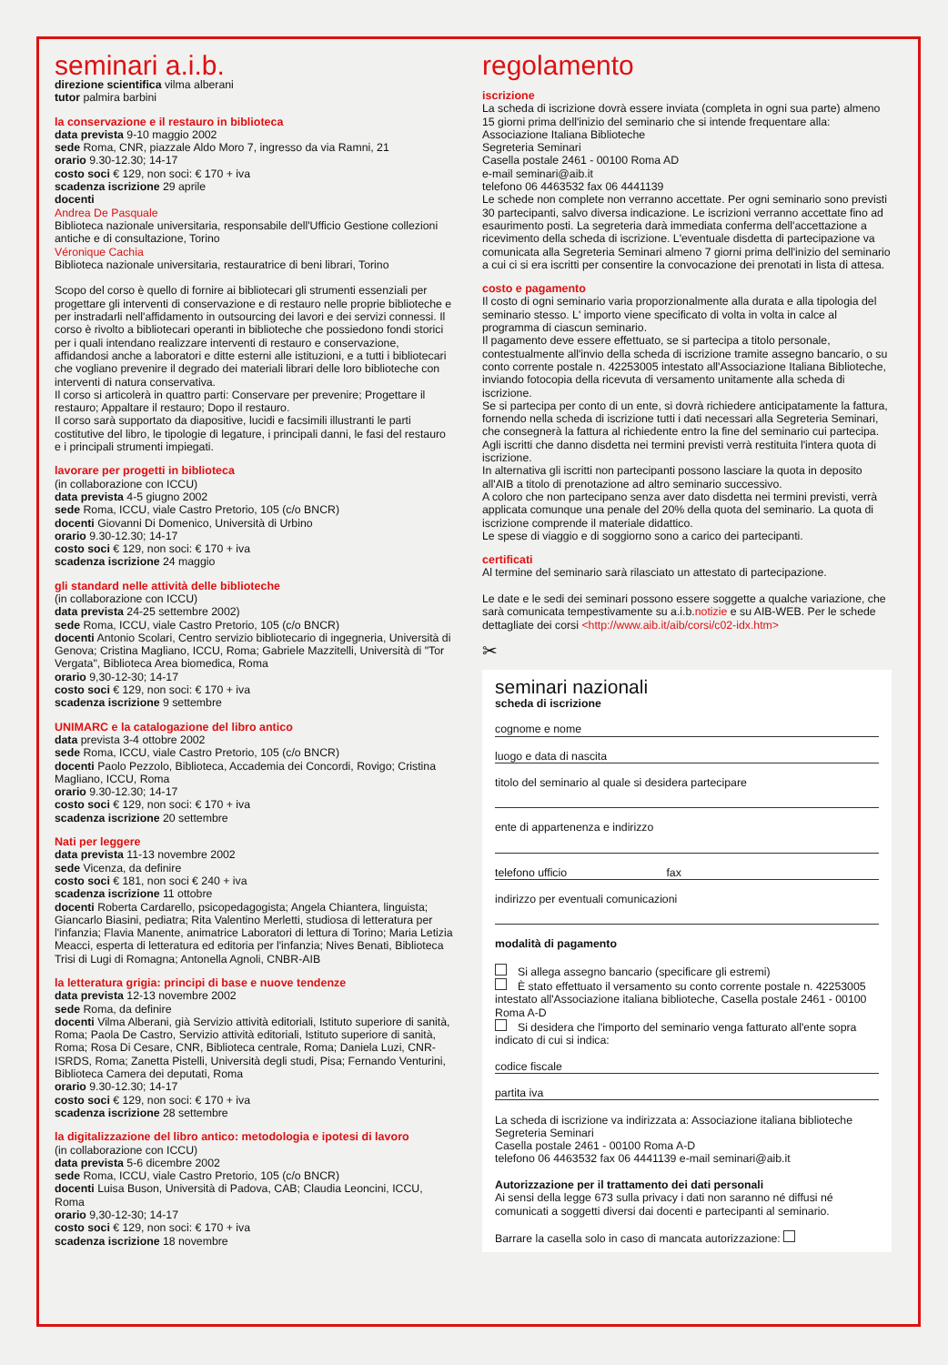seminari a.i.b.
direzione scientifica vilma alberani
tutor palmira barbini
la conservazione e il restauro in biblioteca
data prevista 9-10 maggio 2002
sede Roma, CNR, piazzale Aldo Moro 7, ingresso da via Ramni, 21
orario 9.30-12.30; 14-17
costo soci € 129, non soci: € 170 + iva
scadenza iscrizione 29 aprile
docenti
Andrea De Pasquale
Biblioteca nazionale universitaria, responsabile dell'Ufficio Gestione collezioni antiche e di consultazione, Torino
Véronique Cachia
Biblioteca nazionale universitaria, restauratrice di beni librari, Torino
Scopo del corso è quello di fornire ai bibliotecari gli strumenti essenziali per progettare gli interventi di conservazione e di restauro nelle proprie biblioteche e per instradarli nell'affidamento in outsourcing dei lavori e dei servizi connessi. Il corso è rivolto a bibliotecari operanti in biblioteche che possiedono fondi storici per i quali intendano realizzare interventi di restauro e conservazione, affidandosi anche a laboratori e ditte esterni alle istituzioni, e a tutti i bibliotecari che vogliano prevenire il degrado dei materiali librari delle loro biblioteche con interventi di natura conservativa.
Il corso si articolerà in quattro parti: Conservare per prevenire; Progettare il restauro; Appaltare il restauro; Dopo il restauro.
Il corso sarà supportato da diapositive, lucidi e facsimili illustranti le parti costitutive del libro, le tipologie di legature, i principali danni, le fasi del restauro e i principali strumenti impiegati.
lavorare per progetti in biblioteca
(in collaborazione con ICCU)
data prevista 4-5 giugno 2002
sede Roma, ICCU, viale Castro Pretorio, 105 (c/o BNCR)
docenti Giovanni Di Domenico, Università di Urbino
orario 9.30-12.30; 14-17
costo soci € 129, non soci: € 170 + iva
scadenza iscrizione 24 maggio
gli standard nelle attività delle biblioteche
(in collaborazione con ICCU)
data prevista 24-25 settembre 2002)
sede Roma, ICCU, viale Castro Pretorio, 105 (c/o BNCR)
docenti Antonio Scolari, Centro servizio bibliotecario di ingegneria, Università di Genova; Cristina Magliano, ICCU, Roma; Gabriele Mazzitelli, Università di "Tor Vergata", Biblioteca Area biomedica, Roma
orario 9,30-12-30; 14-17
costo soci € 129, non soci: € 170 + iva
scadenza iscrizione 9 settembre
UNIMARC e la catalogazione del libro antico
data prevista 3-4 ottobre 2002
sede Roma, ICCU, viale Castro Pretorio, 105 (c/o BNCR)
docenti Paolo Pezzolo, Biblioteca, Accademia dei Concordi, Rovigo; Cristina Magliano, ICCU, Roma
orario 9.30-12.30; 14-17
costo soci € 129, non soci: € 170 + iva
scadenza iscrizione 20 settembre
Nati per leggere
data prevista 11-13 novembre 2002
sede Vicenza, da definire
costo soci € 181, non soci € 240 + iva
scadenza iscrizione 11 ottobre
docenti Roberta Cardarello, psicopedagogista; Angela Chiantera, linguista; Giancarlo Biasini, pediatra; Rita Valentino Merletti, studiosa di letteratura per l'infanzia; Flavia Manente, animatrice Laboratori di lettura di Torino; Maria Letizia Meacci, esperta di letteratura ed editoria per l'infanzia; Nives Benati, Biblioteca Trisi di Lugi di Romagna; Antonella Agnoli, CNBR-AIB
la letteratura grigia: principi di base e nuove tendenze
data prevista 12-13 novembre 2002
sede Roma, da definire
docenti Vilma Alberani, già Servizio attività editoriali, Istituto superiore di sanità, Roma; Paola De Castro, Servizio attività editoriali, Istituto superiore di sanità, Roma; Rosa Di Cesare, CNR, Biblioteca centrale, Roma; Daniela Luzi, CNR-ISRDS, Roma; Zanetta Pistelli, Università degli studi, Pisa; Fernando Venturini, Biblioteca Camera dei deputati, Roma
orario 9.30-12.30; 14-17
costo soci € 129, non soci: € 170 + iva
scadenza iscrizione 28 settembre
la digitalizzazione del libro antico: metodologia e ipotesi di lavoro
(in collaborazione con ICCU)
data prevista 5-6 dicembre 2002
sede Roma, ICCU, viale Castro Pretorio, 105 (c/o BNCR)
docenti Luisa Buson, Università di Padova, CAB; Claudia Leoncini, ICCU, Roma
orario 9,30-12-30; 14-17
costo soci € 129, non soci: € 170 + iva
scadenza iscrizione 18 novembre
regolamento
iscrizione
La scheda di iscrizione dovrà essere inviata (completa in ogni sua parte) almeno 15 giorni prima dell'inizio del seminario che si intende frequentare alla: Associazione Italiana Biblioteche
Segreteria Seminari
Casella postale 2461 - 00100 Roma AD
e-mail seminari@aib.it
telefono 06 4463532 fax 06 4441139
Le schede non complete non verranno accettate. Per ogni seminario sono previsti 30 partecipanti, salvo diversa indicazione. Le iscrizioni verranno accettate fino ad esaurimento posti. La segreteria darà immediata conferma dell'accettazione a ricevimento della scheda di iscrizione. L'eventuale disdetta di partecipazione va comunicata alla Segreteria Seminari almeno 7 giorni prima dell'inizio del seminario a cui ci si era iscritti per consentire la convocazione dei prenotati in lista di attesa.
costo e pagamento
Il costo di ogni seminario varia proporzionalmente alla durata e alla tipologia del seminario stesso. L' importo viene specificato di volta in volta in calce al programma di ciascun seminario.
Il pagamento deve essere effettuato, se si partecipa a titolo personale, contestualmente all'invio della scheda di iscrizione tramite assegno bancario, o su conto corrente postale n. 42253005 intestato all'Associazione Italiana Biblioteche, inviando fotocopia della ricevuta di versamento unitamente alla scheda di iscrizione.
Se si partecipa per conto di un ente, si dovrà richiedere anticipatamente la fattura, fornendo nella scheda di iscrizione tutti i dati necessari alla Segreteria Seminari, che consegnerà la fattura al richiedente entro la fine del seminario cui partecipa. Agli iscritti che danno disdetta nei termini previsti verrà restituita l'intera quota di iscrizione.
In alternativa gli iscritti non partecipanti possono lasciare la quota in deposito all'AIB a titolo di prenotazione ad altro seminario successivo.
A coloro che non partecipano senza aver dato disdetta nei termini previsti, verrà applicata comunque una penale del 20% della quota del seminario. La quota di iscrizione comprende il materiale didattico.
Le spese di viaggio e di soggiorno sono a carico dei partecipanti.
certificati
Al termine del seminario sarà rilasciato un attestato di partecipazione.
Le date e le sedi dei seminari possono essere soggette a qualche variazione, che sarà comunicata tempestivamente su a.i.b.notizie e su AIB-WEB. Per le schede dettagliate dei corsi <http://www.aib.it/aib/corsi/c02-idx.htm>
✂
seminari nazionali
scheda di iscrizione
cognome e nome
luogo e data di nascita
titolo del seminario al quale si desidera partecipare
ente di appartenenza e indirizzo
telefono ufficio fax
indirizzo per eventuali comunicazioni
modalità di pagamento
Si allega assegno bancario (specificare gli estremi)
È stato effettuato il versamento su conto corrente postale n. 42253005 intestato all'Associazione italiana biblioteche, Casella postale 2461 - 00100 Roma A-D
Si desidera che l'importo del seminario venga fatturato all'ente sopra indicato di cui si indica:
codice fiscale
partita iva
La scheda di iscrizione va indirizzata a: Associazione italiana biblioteche Segreteria Seminari
Casella postale 2461 - 00100 Roma A-D
telefono 06 4463532 fax 06 4441139 e-mail seminari@aib.it
Autorizzazione per il trattamento dei dati personali
Ai sensi della legge 673 sulla privacy i dati non saranno né diffusi né comunicati a soggetti diversi dai docenti e partecipanti al seminario.
Barrare la casella solo in caso di mancata autorizzazione: